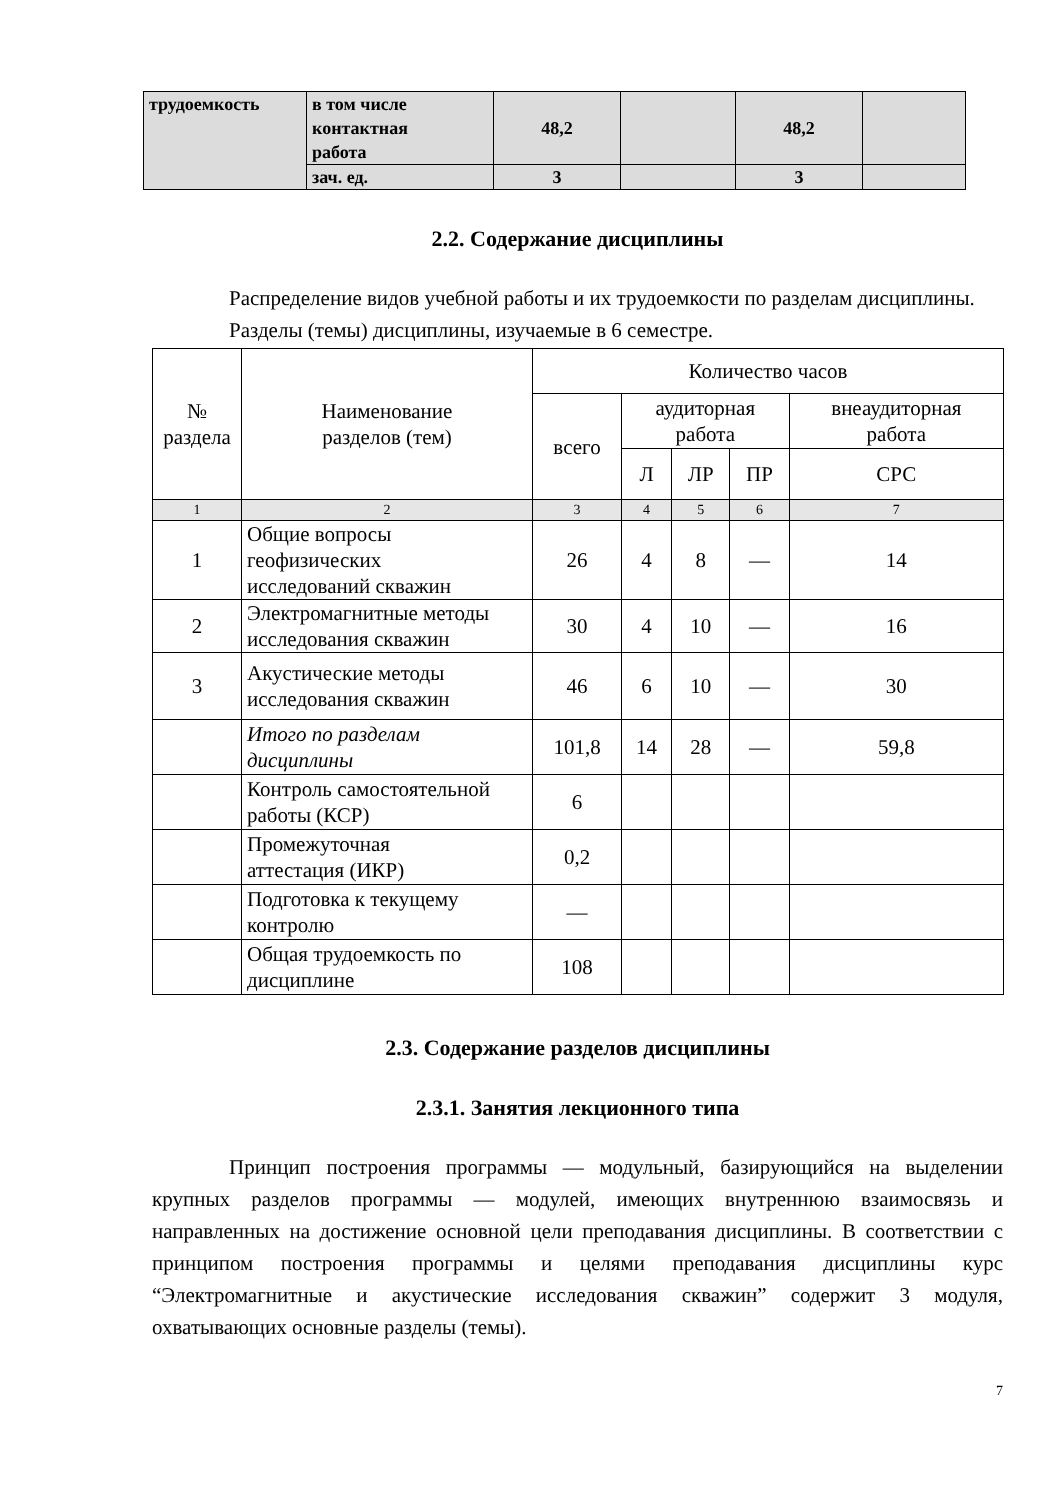| трудоемкость | в том числе контактная работа | 48,2 | | 48,2 | |
| | зач. ед. | 3 | | 3 | |
2.2. Содержание дисциплины
Распределение видов учебной работы и их трудоемкости по разделам дисциплины.
Разделы (темы) дисциплины, изучаемые в 6 семестре.
| № раздела | Наименование разделов (тем) | Количество часов | | | | |
| --- | --- | --- | --- | --- | --- | --- |
| | | всего | аудиторная работа | | | внеаудиторная работа |
| | | | Л | ЛР | ПР | СРС |
| 1 | 2 | 3 | 4 | 5 | 6 | 7 |
| 1 | Общие вопросы геофизических исследований скважин | 26 | 4 | 8 | — | 14 |
| 2 | Электромагнитные методы исследования скважин | 30 | 4 | 10 | — | 16 |
| 3 | Акустические методы исследования скважин | 46 | 6 | 10 | — | 30 |
| | Итого по разделам дисциплины | 101,8 | 14 | 28 | — | 59,8 |
| | Контроль самостоятельной работы (КСР) | 6 | | | | |
| | Промежуточная аттестация (ИКР) | 0,2 | | | | |
| | Подготовка к текущему контролю | — | | | | |
| | Общая трудоемкость по дисциплине | 108 | | | | |
2.3. Содержание разделов дисциплины
2.3.1. Занятия лекционного типа
Принцип построения программы — модульный, базирующийся на выделении крупных разделов программы — модулей, имеющих внутреннюю взаимосвязь и направленных на достижение основной цели преподавания дисциплины. В соответствии с принципом построения программы и целями преподавания дисциплины курс “Электромагнитные и акустические исследования скважин” содержит 3 модуля, охватывающих основные разделы (темы).
7